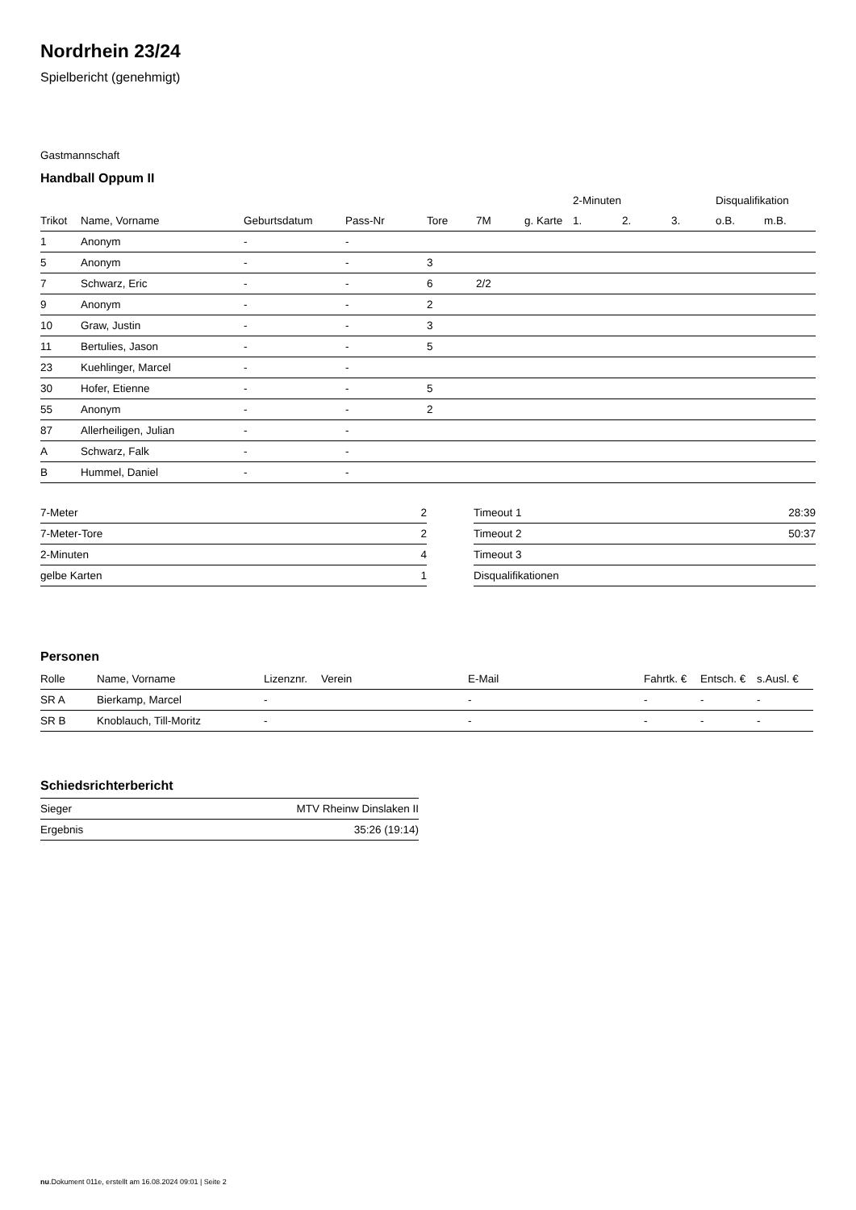Nordrhein 23/24
Spielbericht (genehmigt)
Gastmannschaft
Handball Oppum II
| | | | | | | | 2-Minuten | | | Disqualifikation | |
| --- | --- | --- | --- | --- | --- | --- | --- | --- | --- | --- | --- |
| Trikot | Name, Vorname | Geburtsdatum | Pass-Nr | Tore | 7M | g. Karte | 1. | 2. | 3. | o.B. | m.B. |
| 1 | Anonym | - | - | | | | | | | | |
| 5 | Anonym | - | - | 3 | | | | | | | |
| 7 | Schwarz, Eric | - | - | 6 | 2/2 | | | | | | |
| 9 | Anonym | - | - | 2 | | | | | | | |
| 10 | Graw, Justin | - | - | 3 | | | | | | | |
| 11 | Bertulies, Jason | - | - | 5 | | | | | | | |
| 23 | Kuehlinger, Marcel | - | - | | | | | | | | |
| 30 | Hofer, Etienne | - | - | 5 | | | | | | | |
| 55 | Anonym | - | - | 2 | | | | | | | |
| 87 | Allerheiligen, Julian | - | - | | | | | | | | |
| A | Schwarz, Falk | - | - | | | | | | | | |
| B | Hummel, Daniel | - | - | | | | | | | | |
| 7-Meter | 2 |
| 7-Meter-Tore | 2 |
| 2-Minuten | 4 |
| gelbe Karten | 1 |
| Timeout 1 | 28:39 |
| Timeout 2 | 50:37 |
| Timeout 3 | |
| Disqualifikationen | |
Personen
| Rolle | Name, Vorname | Lizenznr. | Verein | E-Mail | Fahrtk. € | Entsch. € | s.Ausl. € |
| --- | --- | --- | --- | --- | --- | --- | --- |
| SR A | Bierkamp, Marcel | - | | - | - | - | - |
| SR B | Knoblauch, Till-Moritz | - | | - | - | - | - |
Schiedsrichterbericht
| Sieger | MTV Rheinw Dinslaken II |
| Ergebnis | 35:26 (19:14) |
nu.Dokument 011e, erstellt am 16.08.2024 09:01 | Seite 2